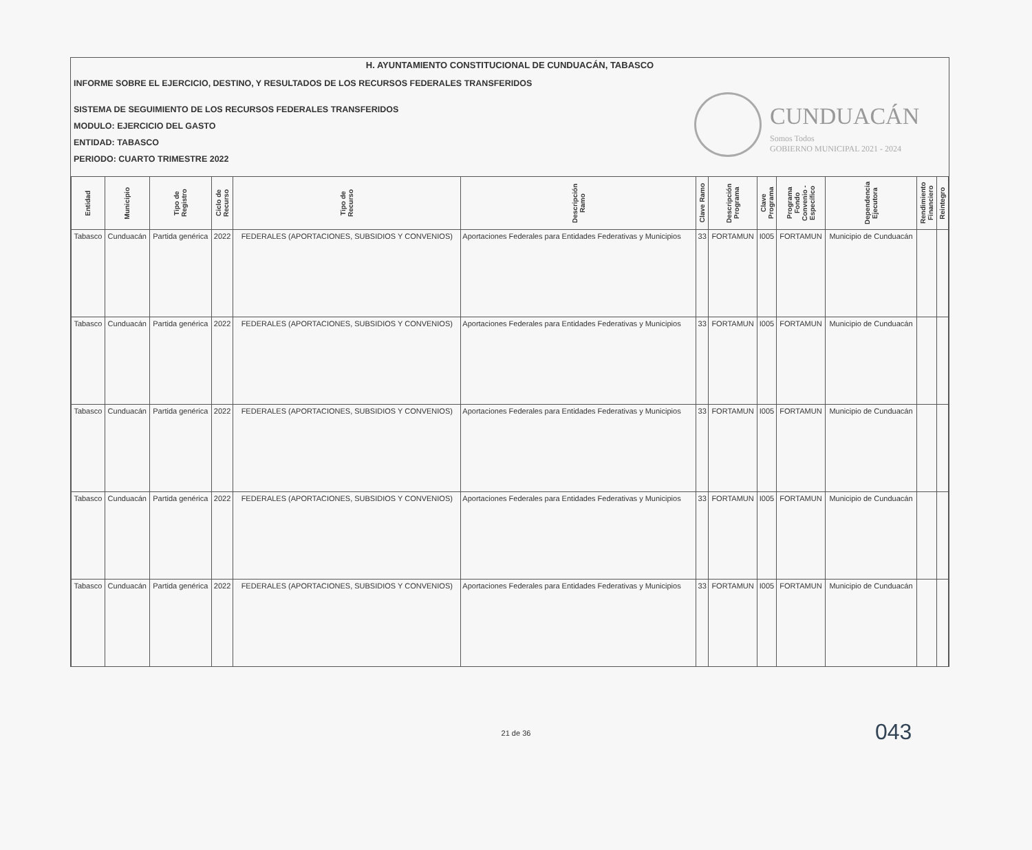H. AYUNTAMIENTO CONSTITUCIONAL DE CUNDUACÁN, TABASCO
INFORME SOBRE EL EJERCICIO, DESTINO, Y RESULTADOS DE LOS RECURSOS FEDERALES TRANSFERIDOS
SISTEMA DE SEGUIMIENTO DE LOS RECURSOS FEDERALES TRANSFERIDOS
MODULO: EJERCICIO DEL GASTO
ENTIDAD: TABASCO
PERIODO: CUARTO TRIMESTRE 2022
CUNDUACÁN
Somos Todos
GOBIERNO MUNICIPAL 2021 - 2024
| Entidad | Municipio | Tipo de Registro | Ciclo de Recurso | Tipo de Recurso | Descripción Ramo | Clave Ramo | Descripción Programa | Clave Programa | Programa Fondo Convenio - Específico | Dependencia Ejecutora | Rendimiento Financiero | Reintegro |
| --- | --- | --- | --- | --- | --- | --- | --- | --- | --- | --- | --- | --- |
| Tabasco | Cunduacán | Partida genérica | 2022 | FEDERALES (APORTACIONES, SUBSIDIOS Y CONVENIOS) | Aportaciones Federales para Entidades Federativas y Municipios | 33 | FORTAMUN | I005 | FORTAMUN | Municipio de Cunduacán | | |
| Tabasco | Cunduacán | Partida genérica | 2022 | FEDERALES (APORTACIONES, SUBSIDIOS Y CONVENIOS) | Aportaciones Federales para Entidades Federativas y Municipios | 33 | FORTAMUN | I005 | FORTAMUN | Municipio de Cunduacán | | |
| Tabasco | Cunduacán | Partida genérica | 2022 | FEDERALES (APORTACIONES, SUBSIDIOS Y CONVENIOS) | Aportaciones Federales para Entidades Federativas y Municipios | 33 | FORTAMUN | I005 | FORTAMUN | Municipio de Cunduacán | | |
| Tabasco | Cunduacán | Partida genérica | 2022 | FEDERALES (APORTACIONES, SUBSIDIOS Y CONVENIOS) | Aportaciones Federales para Entidades Federativas y Municipios | 33 | FORTAMUN | I005 | FORTAMUN | Municipio de Cunduacán | | |
| Tabasco | Cunduacán | Partida genérica | 2022 | FEDERALES (APORTACIONES, SUBSIDIOS Y CONVENIOS) | Aportaciones Federales para Entidades Federativas y Municipios | 33 | FORTAMUN | I005 | FORTAMUN | Municipio de Cunduacán | | |
043
21 de 36